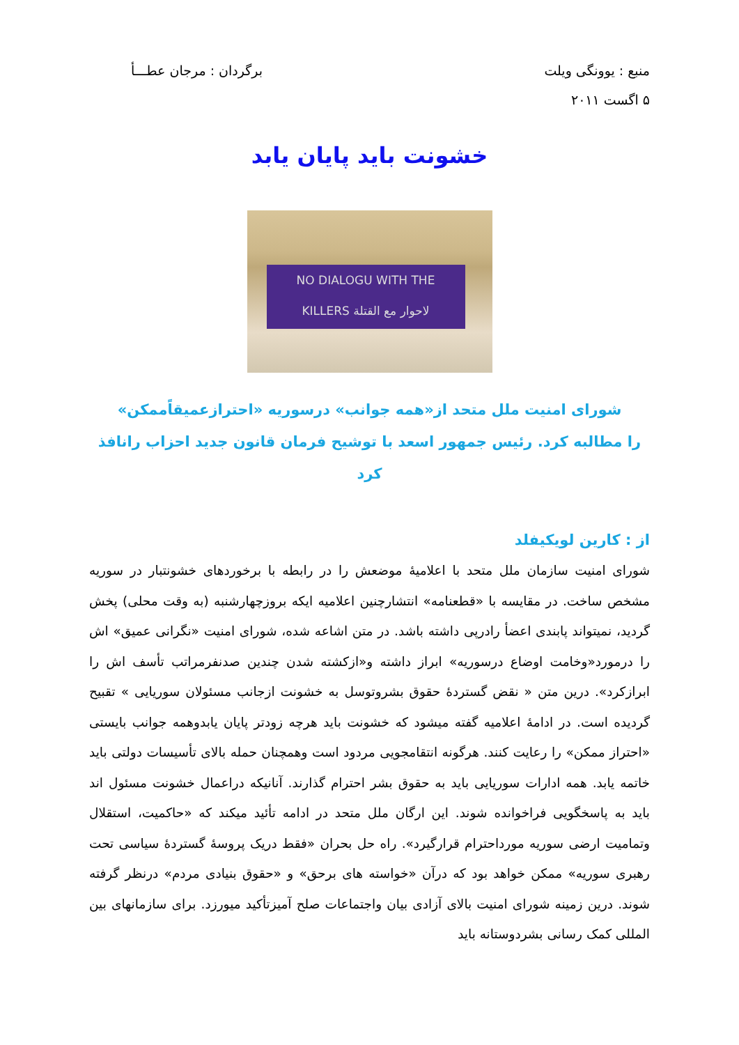منبع : یوونگی ویلت
۵ اگست ۲۰۱۱
برگردان : مرجان عطـــأ
خشونت باید پایان یابد
NO DIALOGU WITH THE
KILLERS لاحوار مع القتلة
شورای امنیت ملل متحد از«همه جوانب» درسوریه «احترازعمیقاًممکن»
را مطالبه کرد. رئیس جمهور اسعد با توشیح فرمان قانون جدید احزاب رانافذ کرد
از : کارین لویکیفلد
شورای امنیت سازمان ملل متحد با اعلامیهٔ موضعش را در رابطه با برخوردهای خشونتبار در سوریه مشخص ساخت. در مقایسه با «قطعنامه» انتشارچنین اعلامیه ایکه بروزچهارشنبه (به وقت محلی) پخش گردید، نمیتواند پابندی اعضأ رادرپی داشته باشد. در متن اشاعه شده، شورای امنیت «نگرانی عمیق» اش را درمورد«وخامت اوضاع درسوریه» ابراز داشته و«ازکشته شدن چندین صدنفرمراتب تأسف اش را ابرازکرد». درین متن « نقض گستردهٔ حقوق بشروتوسل به خشونت ازجانب مسئولان سوریایی » تقبیح گردیده است. در ادامهٔ اعلامیه گفته میشود که خشونت باید هرچه زودتر پایان یابدوهمه جوانب بایستی «احتراز ممکن» را رعایت کنند. هرگونه انتقامجویی مردود است وهمچنان حمله بالای تأسیسات دولتی باید خاتمه یابد. همه ادارات سوریایی باید به حقوق بشر احترام گذارند. آنانیکه دراعمال خشونت مسئول اند باید به پاسخگویی فراخوانده شوند. این ارگان ملل متحد در ادامه تأئید میکند که «حاکمیت، استقلال وتمامیت ارضی سوریه مورداحترام قرارگیرد». راه حل بحران «فقط دریک پروسهٔ گستردهٔ سیاسی تحت رهبری سوریه» ممکن خواهد بود که درآن «خواسته های برحق» و «حقوق بنیادی مردم» درنظر گرفته شوند. درین زمینه شورای امنیت بالای آزادی بیان واجتماعات صلح آمیزتأکید میورزد. برای سازمانهای بین المللی کمک رسانی بشردوستانه باید